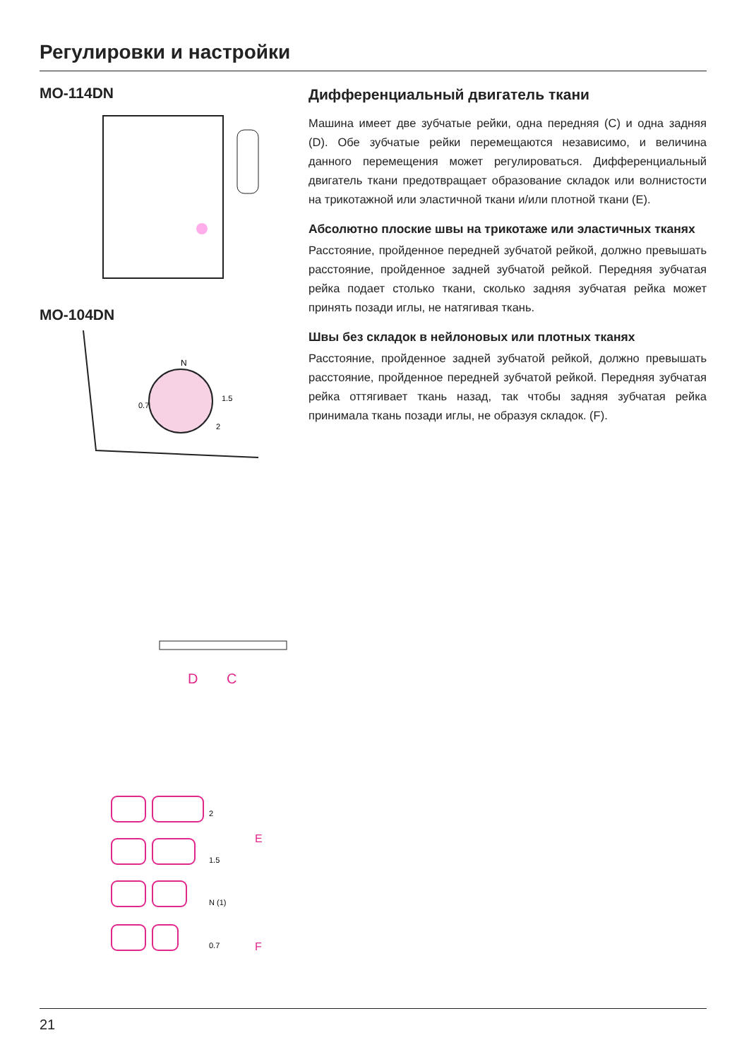Регулировки и настройки
MO-114DN
MO-104DN
N
0.7
1.5
2
D
C
2
1.5
N (1)
0.7
E
F
Дифференциальный двигатель ткани
Машина имеет две зубчатые рейки, одна передняя (C) и одна задняя (D). Обе зубчатые рейки перемещаются независимо, и величина данного перемещения может регулироваться. Дифференциальный двигатель ткани предотвращает образование складок или волнистости на трикотажной или эластичной ткани и/или плотной ткани (E).
Абсолютно плоские швы на трикотаже или эластичных тканях
Расстояние, пройденное передней зубчатой рейкой, должно превышать расстояние, пройденное задней зубчатой рейкой. Передняя зубчатая рейка подает столько ткани, сколько задняя зубчатая рейка может принять позади иглы, не натягивая ткань.
Швы без складок в нейлоновых или плотных тканях
Расстояние, пройденное задней зубчатой рейкой, должно превышать расстояние, пройденное передней зубчатой рейкой. Передняя зубчатая рейка оттягивает ткань назад, так чтобы задняя зубчатая рейка принимала ткань позади иглы, не образуя складок. (F).
21